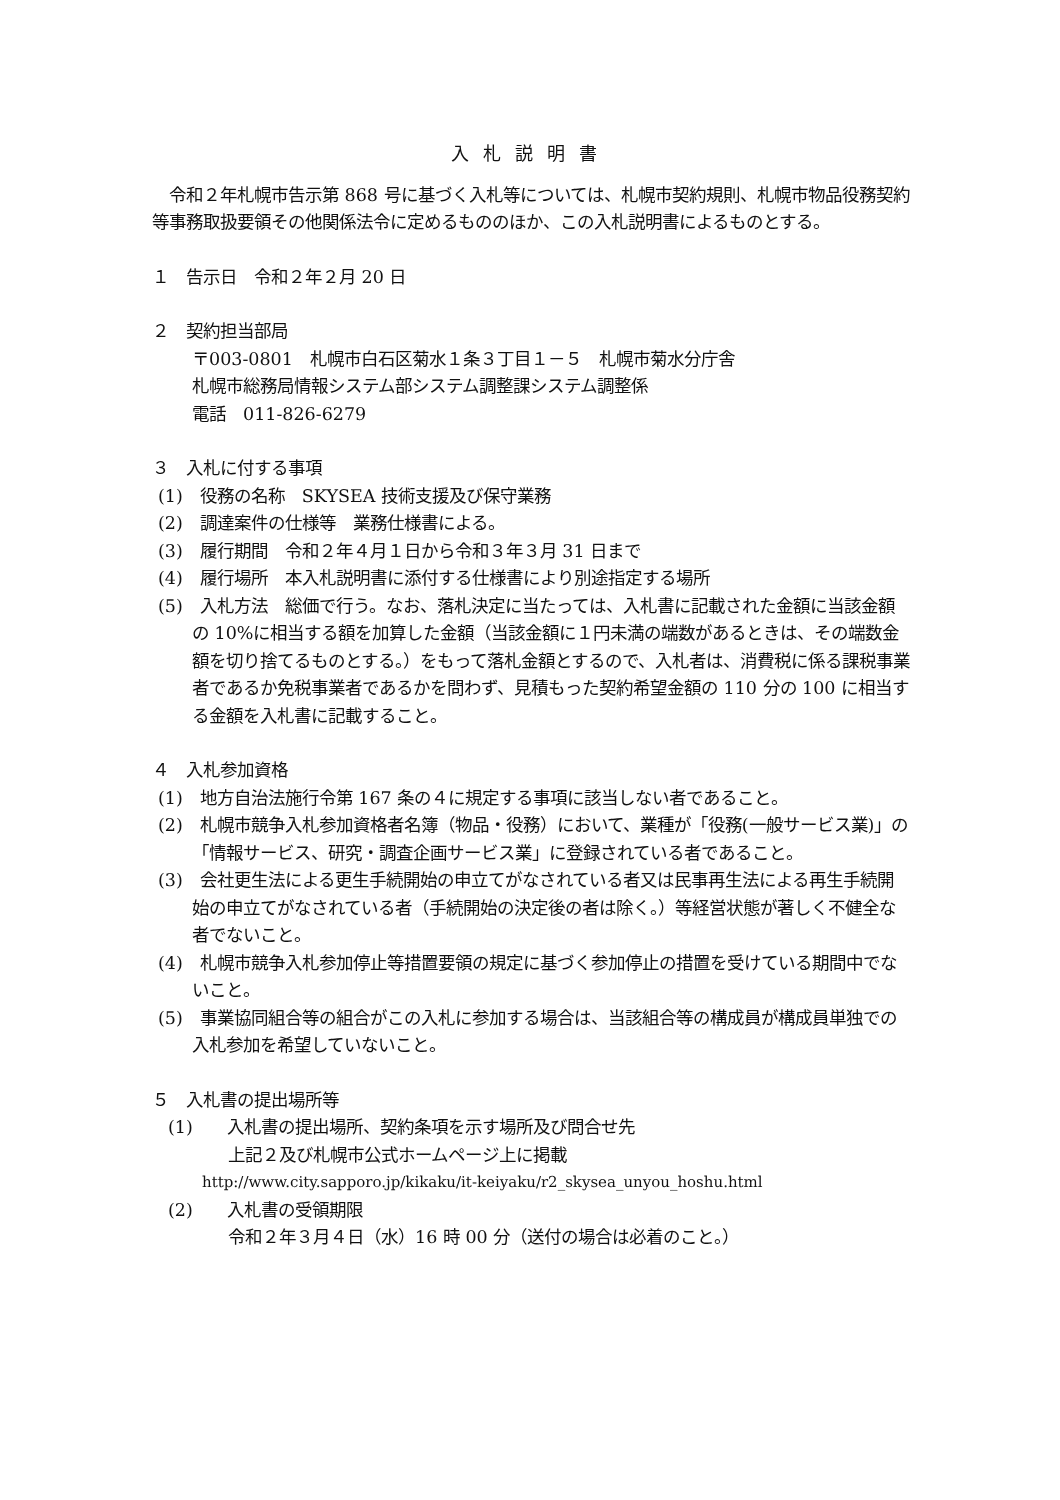入札説明書
　令和２年札幌市告示第 868 号に基づく入札等については、札幌市契約規則、札幌市物品役務契約等事務取扱要領その他関係法令に定めるもののほか、この入札説明書によるものとする。
１　告示日　令和２年２月 20 日
２　契約担当部局
〒003-0801　札幌市白石区菊水１条３丁目１－５　札幌市菊水分庁舎
札幌市総務局情報システム部システム調整課システム調整係
電話　011-826-6279
３　入札に付する事項
(1)　役務の名称　SKYSEA 技術支援及び保守業務
(2)　調達案件の仕様等　業務仕様書による。
(3)　履行期間　令和２年４月１日から令和３年３月 31 日まで
(4)　履行場所　本入札説明書に添付する仕様書により別途指定する場所
(5)　入札方法　総価で行う。なお、落札決定に当たっては、入札書に記載された金額に当該金額の 10%に相当する額を加算した金額（当該金額に１円未満の端数があるときは、その端数金額を切り捨てるものとする。）をもって落札金額とするので、入札者は、消費税に係る課税事業者であるか免税事業者であるかを問わず、見積もった契約希望金額の 110 分の 100 に相当する金額を入札書に記載すること。
４　入札参加資格
(1)　地方自治法施行令第 167 条の４に規定する事項に該当しない者であること。
(2)　札幌市競争入札参加資格者名簿（物品・役務）において、業種が「役務(一般サービス業)」の「情報サービス、研究・調査企画サービス業」に登録されている者であること。
(3)　会社更生法による更生手続開始の申立てがなされている者又は民事再生法による再生手続開始の申立てがなされている者（手続開始の決定後の者は除く。）等経営状態が著しく不健全な者でないこと。
(4)　札幌市競争入札参加停止等措置要領の規定に基づく参加停止の措置を受けている期間中でないこと。
(5)　事業協同組合等の組合がこの入札に参加する場合は、当該組合等の構成員が構成員単独での入札参加を希望していないこと。
５　入札書の提出場所等
(1)　　入札書の提出場所、契約条項を示す場所及び問合せ先
上記２及び札幌市公式ホームページ上に掲載
http://www.city.sapporo.jp/kikaku/it-keiyaku/r2_skysea_unyou_hoshu.html
(2)　　入札書の受領期限
令和２年３月４日（水）16 時 00 分（送付の場合は必着のこと。）